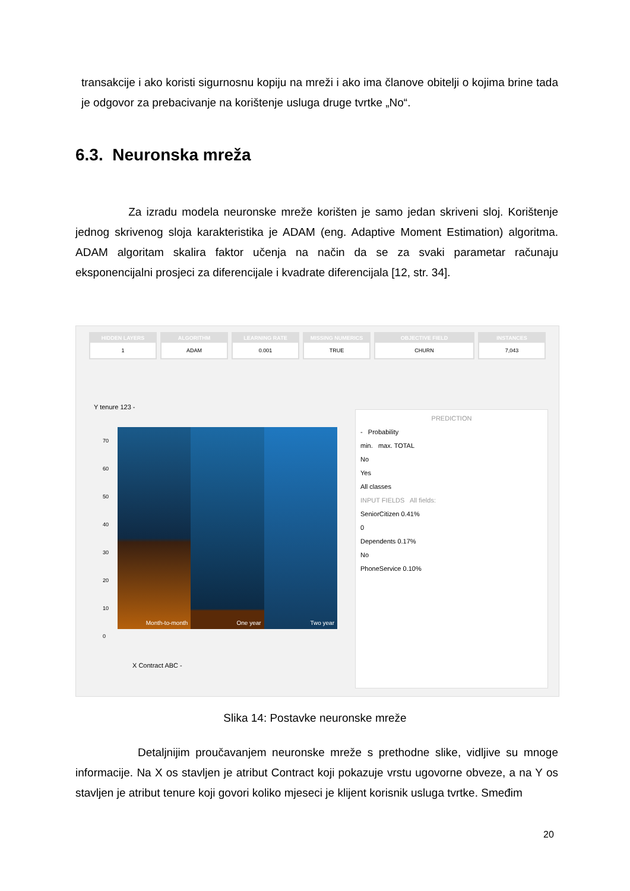transakcije i ako koristi sigurnosnu kopiju na mreži i ako ima članove obitelji o kojima brine tada je odgovor za prebacivanje na korištenje usluga druge tvrtke „No“.
6.3. Neuronska mreža
Za izradu modela neuronske mreže korišten je samo jedan skriveni sloj. Korištenje jednog skrivenog sloja karakteristika je ADAM (eng. Adaptive Moment Estimation) algoritma. ADAM algoritam skalira faktor učenja na način da se za svaki parametar računaju eksponencijalni prosjeci za diferencijale i kvadrate diferencijala [12, str. 34].
HIDDEN LAYERS
1
ALGORITHM
ADAM
LEARNING RATE
0.001
MISSING NUMERICS
TRUE
OBJECTIVE FIELD
CHURN
INSTANCES
7,043
Y tenure 123 -
Month-to-month
One year
Two year
70
60
50
40
30
20
10
0
X Contract ABC -
PREDICTION
- Probability
min. max. TOTAL
No
Yes
All classes
INPUT FIELDS All fields:
SeniorCitizen 0.41%
0
Dependents 0.17%
No
PhoneService 0.10%
Slika 14: Postavke neuronske mreže
Detaljnijim proučavanjem neuronske mreže s prethodne slike, vidljive su mnoge informacije. Na X os stavljen je atribut Contract koji pokazuje vrstu ugovorne obveze, a na Y os stavljen je atribut tenure koji govori koliko mjeseci je klijent korisnik usluga tvrtke. Smeđim
20